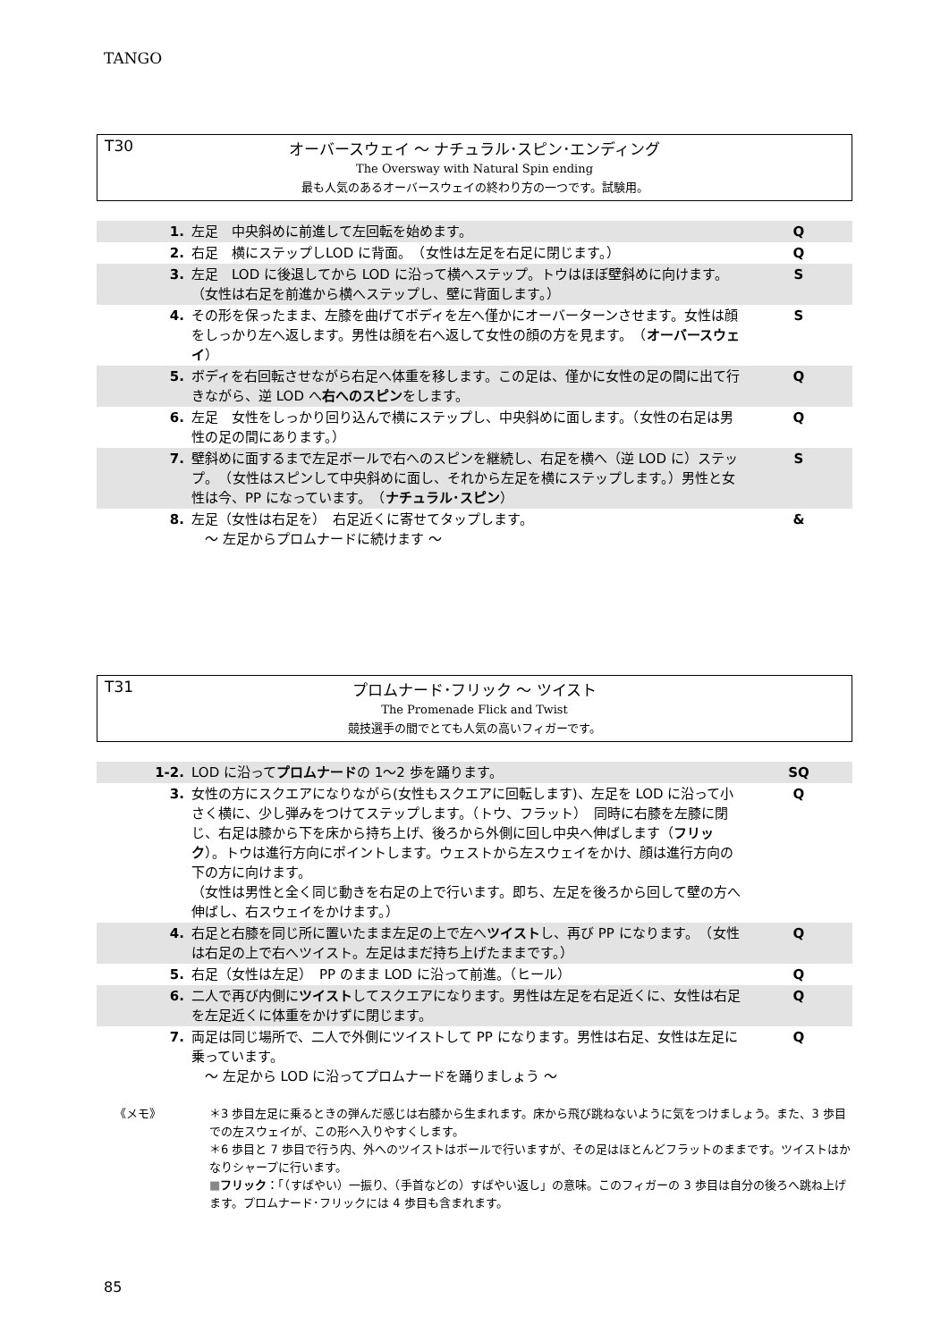TANGO
T30
オーバースウェイ ～ ナチュラル･スピン･エンディング
The Oversway with Natural Spin ending
最も人気のあるオーバースウェイの終わり方の一つです。試験用。
| 1. | 左足 中央斜めに前進して左回転を始めます。 | Q |
| 2. | 右足 横にステップしLOD に背面。 （女性は左足を右足に閉じます。） | Q |
| 3. | 左足 LOD に後退してから LOD に沿って横へステップ。トウはほぼ壁斜めに向けます。 （女性は右足を前進から横へステップし、壁に背面します。） | S |
| 4. | その形を保ったまま、左膝を曲げてボディを左へ僅かにオーバーターンさせます。女性は顔をしっかり左へ返します。男性は顔を右へ返して女性の顔の方を見ます。 （ オーバースウェイ ） | S |
| 5. | ボディを右回転させながら右足へ体重を移します。この足は、僅かに女性の足の間に出て行きながら、逆 LOD へ 右へのスピン をします。 | Q |
| 6. | 左足 女性をしっかり回り込んで横にステップし、中央斜めに面します。（女性の右足は男性の足の間にあります。） | Q |
| 7. | 壁斜めに面するまで左足ボールで右へのスピンを継続し、右足を横へ（逆 LOD に）ステップ。 （女性はスピンして中央斜めに面し、それから左足を横にステップします。）男性と女性は今、PP になっています。 （ ナチュラル･スピン ） | S |
| 8. | 左足（女性は右足を） 右足近くに寄せてタップします。 ～ 左足からプロムナードに続けます ～ | & |
T31
プロムナード･フリック ～ ツイスト
The Promenade Flick and Twist
競技選手の間でとても人気の高いフィガーです。
| 1-2. | LOD に沿って プロムナード の 1～2 歩を踊ります。 | SQ |
| 3. | 女性の方にスクエアになりながら(女性もスクエアに回転します)、左足を LOD に沿って小さく横に、少し弾みをつけてステップします。（トウ、フラット） 同時に右膝を左膝に閉じ、右足は膝から下を床から持ち上げ、後ろから外側に回し中央へ伸ばします（ フリック ）。トウは進行方向にポイントします。ウェストから左スウェイをかけ、顔は進行方向の下の方に向けます。 （女性は男性と全く同じ動きを右足の上で行います。即ち、左足を後ろから回して壁の方へ伸ばし、右スウェイをかけます。） | Q |
| 4. | 右足と右膝を同じ所に置いたまま左足の上で左へ ツイスト し、再び PP になります。 （女性は右足の上で右へツイスト。左足はまだ持ち上げたままです。） | Q |
| 5. | 右足（女性は左足） PP のまま LOD に沿って前進。（ヒール） | Q |
| 6. | 二人で再び内側に ツイスト してスクエアになります。男性は左足を右足近くに、女性は右足を左足近くに体重をかけずに閉じます。 | Q |
| 7. | 両足は同じ場所で、二人で外側にツイストして PP になります。男性は右足、女性は左足に乗っています。 ～ 左足から LOD に沿ってプロムナードを踊りましょう ～ | Q |
《メモ》 ＊3 歩目左足に乗るときの弾んだ感じは右膝から生まれます。床から飛び跳ねないように気をつけましょう。また、3 歩目での左スウェイが、この形へ入りやすくします。
＊6 歩目と 7 歩目で行う内、外へのツイストはボールで行いますが、その足はほとんどフラットのままです。ツイストはかなりシャープに行います。
■フリック：「（すばやい）一振り、（手首などの）すばやい返し」の意味。このフィガーの 3 歩目は自分の後ろへ跳ね上げます。プロムナード･フリックには 4 歩目も含まれます。
85